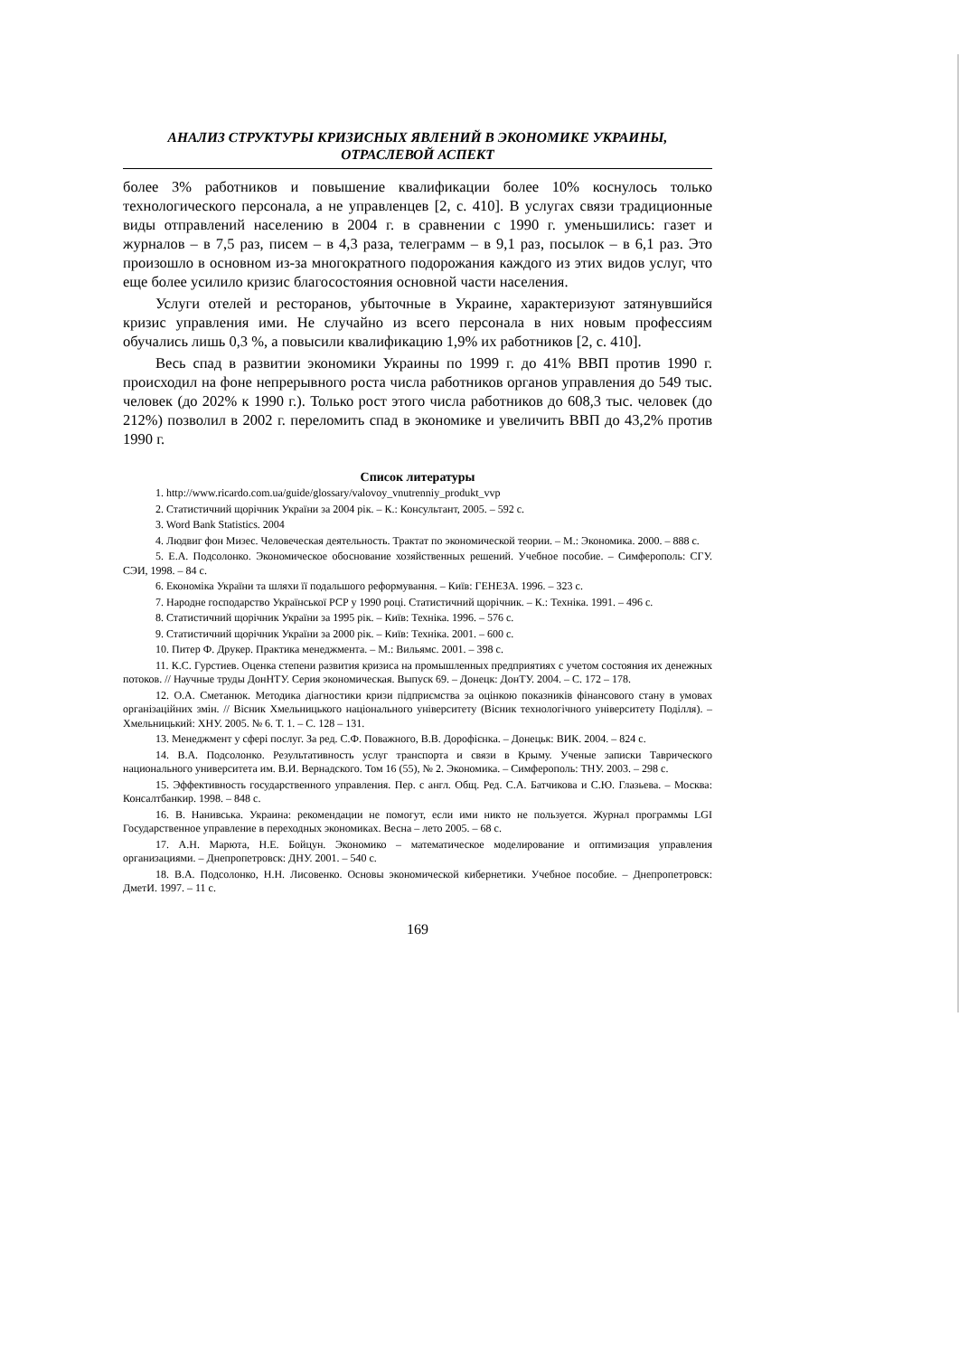АНАЛИЗ СТРУКТУРЫ КРИЗИСНЫХ ЯВЛЕНИЙ В ЭКОНОМИКЕ УКРАИНЫ,
ОТРАСЛЕВОЙ АСПЕКТ
более 3% работников и повышение квалификации более 10% коснулось только технологического персонала, а не управленцев [2, с. 410]. В услугах связи традиционные виды отправлений населению в 2004 г. в сравнении с 1990 г. уменьшились: газет и журналов – в 7,5 раз, писем – в 4,3 раза, телеграмм – в 9,1 раз, посылок – в 6,1 раз. Это произошло в основном из-за многократного подорожания каждого из этих видов услуг, что еще более усилило кризис благосостояния основной части населения.
Услуги отелей и ресторанов, убыточные в Украине, характеризуют затянувшийся кризис управления ими. Не случайно из всего персонала в них новым профессиям обучались лишь 0,3 %, а повысили квалификацию 1,9% их работников [2, с. 410].
Весь спад в развитии экономики Украины по 1999 г. до 41% ВВП против 1990 г. происходил на фоне непрерывного роста числа работников органов управления до 549 тыс. человек (до 202% к 1990 г.). Только рост этого числа работников до 608,3 тыс. человек (до 212%) позволил в 2002 г. переломить спад в экономике и увеличить ВВП до 43,2% против 1990 г.
Список литературы
1. http://www.ricardo.com.ua/guide/glossary/valovoy_vnutrenniy_produkt_vvp
2. Статистичний щорічник України за 2004 рік. – К.: Консультант, 2005. – 592 с.
3. Word Bank Statistics. 2004
4. Людвиг фон Мизес. Человеческая деятельность. Трактат по экономической теории. – М.: Экономика. 2000. – 888 с.
5. Е.А. Подсолонко. Экономическое обоснование хозяйственных решений. Учебное пособие. – Симферополь: СГУ. СЭИ, 1998. – 84 с.
6. Економіка України та шляхи її подальшого реформування. – Київ: ГЕНЕЗА. 1996. – 323 с.
7. Народне господарство Української РСР у 1990 році. Статистичний щорічник. – К.: Техніка. 1991. – 496 с.
8. Статистичний щорічник України за 1995 рік. – Київ: Техніка. 1996. – 576 с.
9. Статистичний щорічник України за 2000 рік. – Київ: Техніка. 2001. – 600 с.
10. Питер Ф. Друкер. Практика менеджмента. – М.: Вильямс. 2001. – 398 с.
11. К.С. Гурстиев. Оценка степени развития кризиса на промышленных предприятиях с учетом состояния их денежных потоков. // Научные труды ДонНТУ. Серия экономическая. Выпуск 69. – Донецк: ДонТУ. 2004. – С. 172 – 178.
12. О.А. Сметанюк. Методика діагностики кризи підприємства за оцінкою показників фінансового стану в умовах організаційних змін. // Вісник Хмельницького національного університету (Вісник технологічного університету Поділля). – Хмельницький: ХНУ. 2005. № 6. Т. 1. – С. 128 – 131.
13. Менеджмент у сфері послуг. За ред. С.Ф. Поважного, В.В. Дорофієнка. – Донецьк: ВИК. 2004. – 824 с.
14. В.А. Подсолонко. Результативность услуг транспорта и связи в Крыму. Ученые записки Таврического национального университета им. В.И. Вернадского. Том 16 (55), № 2. Экономика. – Симферополь: ТНУ. 2003. – 298 с.
15. Эффективность государственного управления. Пер. с англ. Общ. Ред. С.А. Батчикова и С.Ю. Глазьева. – Москва: Консалтбанкир. 1998. – 848 с.
16. В. Нанивська. Украина: рекомендации не помогут, если ими никто не пользуется. Журнал программы LGI Государственное управление в переходных экономиках. Весна – лето 2005. – 68 с.
17. А.Н. Марюта, Н.Е. Бойцун. Экономико – математическое моделирование и оптимизация управления организациями. – Днепропетровск: ДНУ. 2001. – 540 с.
18. В.А. Подсолонко, Н.Н. Лисовенко. Основы экономической кибернетики. Учебное пособие. – Днепропетровск: ДметИ. 1997. – 11 с.
169